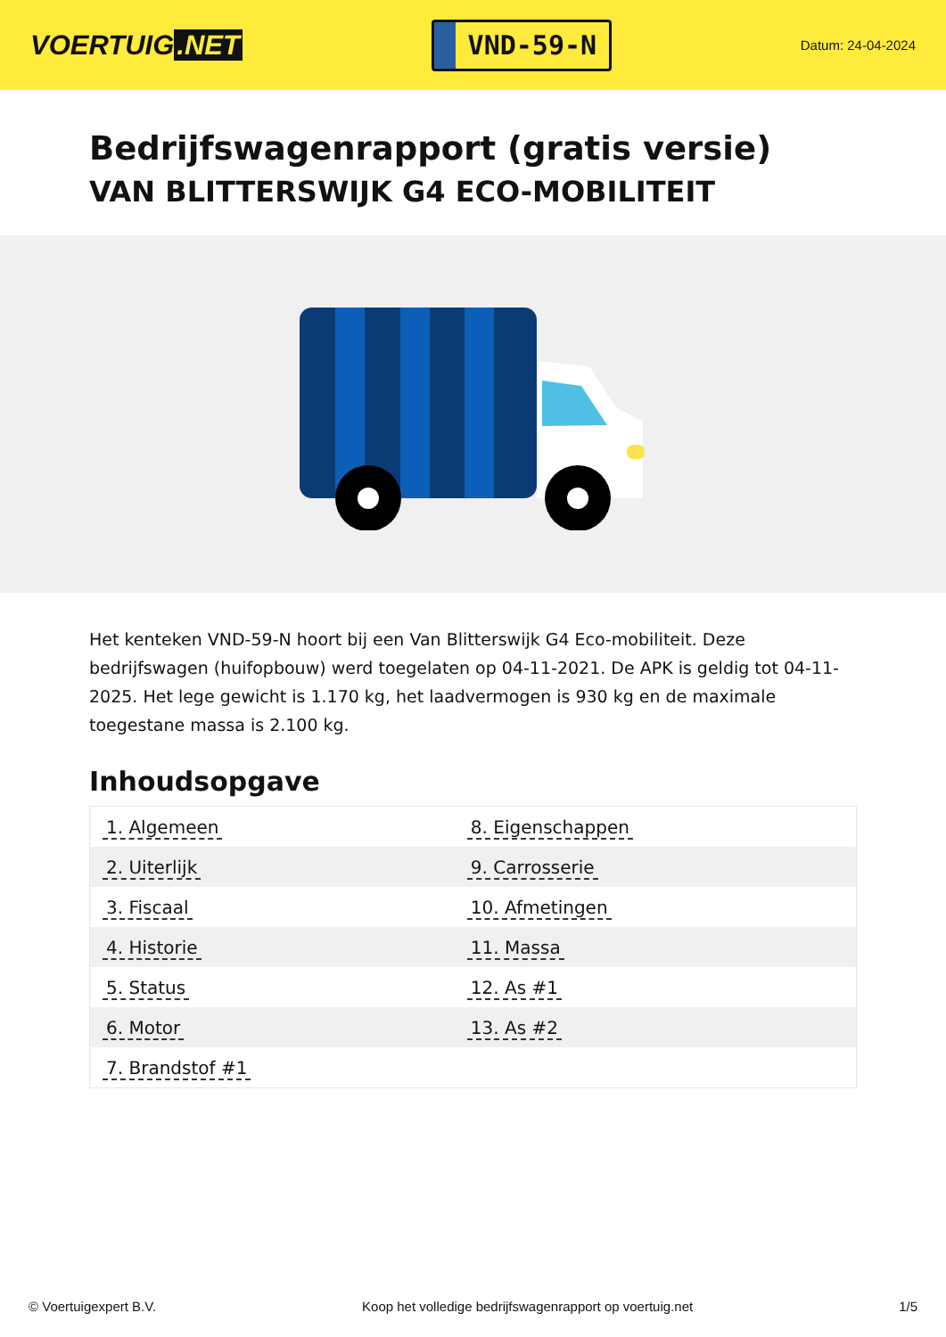VOERTUIG.NET
VND-59-N
Datum: 24-04-2024
Bedrijfswagenrapport (gratis versie)
VAN BLITTERSWIJK G4 ECO-MOBILITEIT
Het kenteken VND-59-N hoort bij een Van Blitterswijk G4 Eco-mobiliteit. Deze bedrijfswagen (huifopbouw) werd toegelaten op 04-11-2021. De APK is geldig tot 04-11-2025. Het lege gewicht is 1.170 kg, het laadvermogen is 930 kg en de maximale toegestane massa is 2.100 kg.
Inhoudsopgave
| 1. Algemeen | 8. Eigenschappen |
| 2. Uiterlijk | 9. Carrosserie |
| 3. Fiscaal | 10. Afmetingen |
| 4. Historie | 11. Massa |
| 5. Status | 12. As #1 |
| 6. Motor | 13. As #2 |
| 7. Brandstof #1 | |
© Voertuigexpert B.V. Koop het volledige bedrijfswagenrapport op voertuig.net
1/5